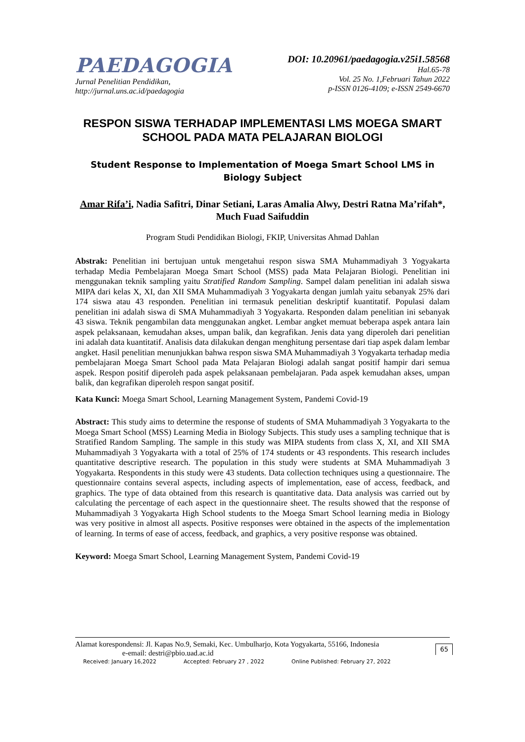PAEDAGOGIA
Jurnal Penelitian Pendidikan,
http://jurnal.uns.ac.id/paedagogia
DOI: 10.20961/paedagogia.v25i1.58568
Hal.65-78
Vol. 25 No. 1,Februari Tahun 2022
p-ISSN 0126-4109; e-ISSN 2549-6670
RESPON SISWA TERHADAP IMPLEMENTASI LMS MOEGA SMART SCHOOL PADA MATA PELAJARAN BIOLOGI
Student Response to Implementation of Moega Smart School LMS in Biology Subject
Amar Rifa’i, Nadia Safitri, Dinar Setiani, Laras Amalia Alwy, Destri Ratna Ma’rifah*, Much Fuad Saifuddin
Program Studi Pendidikan Biologi, FKIP, Universitas Ahmad Dahlan
Abstrak: Penelitian ini bertujuan untuk mengetahui respon siswa SMA Muhammadiyah 3 Yogyakarta terhadap Media Pembelajaran Moega Smart School (MSS) pada Mata Pelajaran Biologi. Penelitian ini menggunakan teknik sampling yaitu Stratified Random Sampling. Sampel dalam penelitian ini adalah siswa MIPA dari kelas X, XI, dan XII SMA Muhammadiyah 3 Yogyakarta dengan jumlah yaitu sebanyak 25% dari 174 siswa atau 43 responden. Penelitian ini termasuk penelitian deskriptif kuantitatif. Populasi dalam penelitian ini adalah siswa di SMA Muhammadiyah 3 Yogyakarta. Responden dalam penelitian ini sebanyak 43 siswa. Teknik pengambilan data menggunakan angket. Lembar angket memuat beberapa aspek antara lain aspek pelaksanaan, kemudahan akses, umpan balik, dan kegrafikan. Jenis data yang diperoleh dari penelitian ini adalah data kuantitatif. Analisis data dilakukan dengan menghitung persentase dari tiap aspek dalam lembar angket. Hasil penelitian menunjukkan bahwa respon siswa SMA Muhammadiyah 3 Yogyakarta terhadap media pembelajaran Moega Smart School pada Mata Pelajaran Biologi adalah sangat positif hampir dari semua aspek. Respon positif diperoleh pada aspek pelaksanaan pembelajaran. Pada aspek kemudahan akses, umpan balik, dan kegrafikan diperoleh respon sangat positif.
Kata Kunci: Moega Smart School, Learning Management System, Pandemi Covid-19
Abstract: This study aims to determine the response of students of SMA Muhammadiyah 3 Yogyakarta to the Moega Smart School (MSS) Learning Media in Biology Subjects. This study uses a sampling technique that is Stratified Random Sampling. The sample in this study was MIPA students from class X, XI, and XII SMA Muhammadiyah 3 Yogyakarta with a total of 25% of 174 students or 43 respondents. This research includes quantitative descriptive research. The population in this study were students at SMA Muhammadiyah 3 Yogyakarta. Respondents in this study were 43 students. Data collection techniques using a questionnaire. The questionnaire contains several aspects, including aspects of implementation, ease of access, feedback, and graphics. The type of data obtained from this research is quantitative data. Data analysis was carried out by calculating the percentage of each aspect in the questionnaire sheet. The results showed that the response of Muhammadiyah 3 Yogyakarta High School students to the Moega Smart School learning media in Biology was very positive in almost all aspects. Positive responses were obtained in the aspects of the implementation of learning. In terms of ease of access, feedback, and graphics, a very positive response was obtained.
Keyword: Moega Smart School, Learning Management System, Pandemi Covid-19
Alamat korespondensi: Jl. Kapas No.9, Semaki, Kec. Umbulharjo, Kota Yogyakarta, 55166, Indonesia
e-email: destri@pbio.uad.ac.id
Received: January 16,2022 Accepted: February 27 , 2022 Online Published: February 27, 2022
65